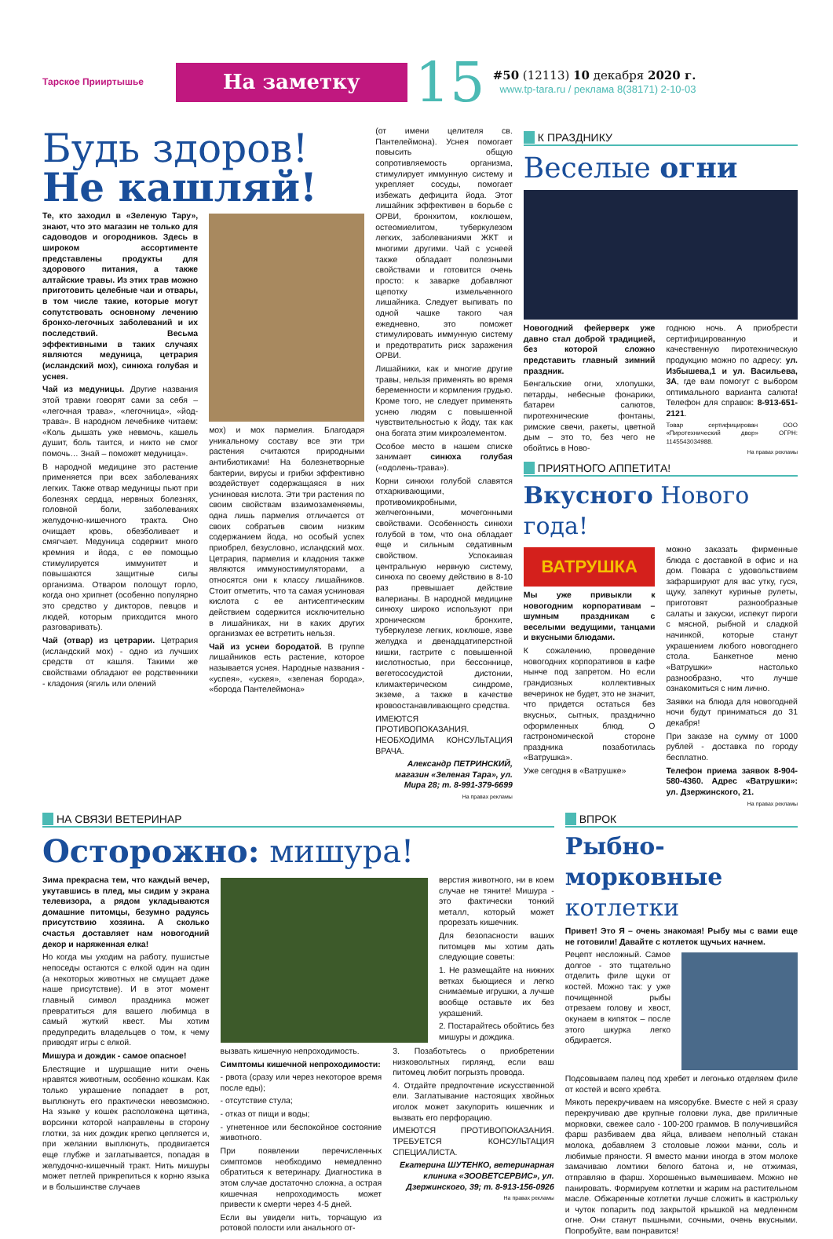Тарское Прииртышье
На заметку
15
#50 (12113) 10 декабря 2020 г.
www.tp-tara.ru / реклама 8(38171) 2-10-03
Будь здоров!
Не кашляй!
Те, кто заходил в «Зеленую Тару», знают, что это магазин не только для садоводов и огородников. Здесь в широком ассортименте представлены продукты для здорового питания, а также алтайские травы. Из этих трав можно приготовить целебные чаи и отвары, в том числе такие, которые могут сопутствовать основному лечению бронхо-легочных заболеваний и их последствий. Весьма эффективными в таких случаях являются медуница, цетрария (исландский мох), синюха голубая и уснея.
Чай из медуницы. Другие названия этой травки говорят сами за себя – «легочная трава», «легочница», «йод-трава». В народном лечебнике читаем: «Коль дышать уже невмочь, кашель душит, боль таится, и никто не смог помочь… Знай – поможет медуница».
В народной медицине это растение применяется при всех заболеваниях легких. Также отвар медуницы пьют при болезнях сердца, нервных болезнях, головной боли, заболеваниях желудочно-кишечного тракта. Оно очищает кровь, обезболивает и смягчает. Медуница содержит много кремния и йода, с ее помощью стимулируется иммунитет и повышаются защитные силы организма. Отваром полощут горло, когда оно хрипнет (особенно популярно это средство у дикторов, певцов и людей, которым приходится много разговаривать).
Чай (отвар) из цетрарии. Цетрария (исландский мох) - одно из лучших средств от кашля. Такими же свойствами обладают ее родственники - кладония (ягиль или олений
мох) и мох пармелия. Благодаря уникальному составу все эти три растения считаются природными антибиотиками! На болезнетворные бактерии, вирусы и грибки эффективно воздействует содержащаяся в них усниновая кислота. Эти три растения по своим свойствам взаимозаменяемы, одна лишь пармелия отличается от своих собратьев своим низким содержанием йода, но особый успех приобрел, безусловно, исландский мох. Цетрария, пармелия и кладония также являются иммуностимуляторами, а относятся они к классу лишайников. Стоит отметить, что та самая усниновая кислота с ее антисептическим действием содержится исключительно в лишайниках, ни в каких других организмах ее встретить нельзя.
Чай из уснеи бородатой. В группе лишайников есть растение, которое называется уснея. Народные названия - «успея», «ускея», «зеленая борода», «борода Пантелеймона»
(от имени целителя св. Пантелеймона). Уснея помогает повысить общую сопротивляемость организма, стимулирует иммунную систему и укрепляет сосуды, помогает избежать дефицита йода. Этот лишайник эффективен в борьбе с ОРВИ, бронхитом, коклюшем, остеомиелитом, туберкулезом легких, заболеваниями ЖКТ и многими другими. Чай с уснеей также обладает полезными свойствами и готовится очень просто: к заварке добавляют щепотку измельченного лишайника. Следует выпивать по одной чашке такого чая ежедневно, это поможет стимулировать иммунную систему и предотвратить риск заражения ОРВИ.
Лишайники, как и многие другие травы, нельзя применять во время беременности и кормления грудью. Кроме того, не следует применять уснею людям с повышенной чувствительностью к йоду, так как она богата этим микроэлементом.
Особое место в нашем списке занимает синюха голубая («одолень-трава»).
Корни синюхи голубой славятся отхаркивающими, противомикробными, желчегонными, мочегонными свойствами. Особенность синюхи голубой в том, что она обладает еще и сильным седативным свойством. Успокаивая центральную нервную систему, синюха по своему действию в 8-10 раз превышает действие валерианы. В народной медицине синюху широко используют при хроническом бронхите, туберкулезе легких, коклюше, язве желудка и двенадцатиперстной кишки, гастрите с повышенной кислотностью, при бессоннице, вегетососудистой дистонии, климактерическом синдроме, экземе, а также в качестве кровоостанавливающего средства.
ИМЕЮТСЯ ПРОТИВОПОКАЗАНИЯ. НЕОБХОДИМА КОНСУЛЬТАЦИЯ ВРАЧА.
Александр ПЕТРИНСКИЙ, магазин «Зеленая Тара», ул. Мира 28; т. 8-991-379-6699
На правах рекламы
К ПРАЗДНИКУ
Веселые огни
Новогодний фейерверк уже давно стал доброй традицией, без которой сложно представить главный зимний праздник.
Бенгальские огни, хлопушки, петарды, небесные фонарики, батареи салютов, пиротехнические фонтаны, римские свечи, ракеты, цветной дым – это то, без чего не обойтись в Ново-
годнюю ночь. А приобрести сертифицированную и качественную пиротехническую продукцию можно по адресу: ул. Избышева,1 и ул. Васильева, 3А, где вам помогут с выбором оптимального варианта салюта! Телефон для справок: 8-913-651-2121.
Товар сертифицирован ООО «Пиротехнический двор» ОГРН: 1145543034988.
На правах рекламы
ПРИЯТНОГО АППЕТИТА!
Вкусного Нового года!
ВАТРУШКА
Мы уже привыкли к новогодним корпоративам – шумным праздникам с веселыми ведущими, танцами и вкусными блюдами.
К сожалению, проведение новогодних корпоративов в кафе нынче под запретом. Но если грандиозных коллективных вечеринок не будет, это не значит, что придется остаться без вкусных, сытных, празднично оформленных блюд. О гастрономической стороне праздника позаботилась «Ватрушка».
Уже сегодня в «Ватрушке»
можно заказать фирменные блюда с доставкой в офис и на дом. Повара с удовольствием зафаршируют для вас утку, гуся, щуку, запекут куриные рулеты, приготовят разнообразные салаты и закуски, испекут пироги с мясной, рыбной и сладкой начинкой, которые станут украшением любого новогоднего стола. Банкетное меню «Ватрушки» настолько разнообразно, что лучше ознакомиться с ним лично.
Заявки на блюда для новогодней ночи будут приниматься до 31 декабря!
При заказе на сумму от 1000 рублей - доставка по городу бесплатно.
Телефон приема заявок 8-904-580-4360. Адрес «Ватрушки»: ул. Дзержинского, 21.
На правах рекламы
НА СВЯЗИ ВЕТЕРИНАР
Осторожно: мишура!
Зима прекрасна тем, что каждый вечер, укутавшись в плед, мы сидим у экрана телевизора, а рядом укладываются домашние питомцы, безумно радуясь присутствию хозяина. А сколько счастья доставляет нам новогодний декор и наряженная елка!
Но когда мы уходим на работу, пушистые непоседы остаются с елкой один на один (а некоторых животных не смущает даже наше присутствие). И в этот момент главный символ праздника может превратиться для вашего любимца в самый жуткий квест. Мы хотим предупредить владельцев о том, к чему приводят игры с елкой.
Мишура и дождик - самое опасное!
Блестящие и шуршащие нити очень нравятся животным, особенно кошкам. Как только украшение попадает в рот, выплюнуть его практически невозможно. На языке у кошек расположена щетина, ворсинки которой направлены в сторону глотки, за них дождик крепко цепляется и, при желании выплюнуть, продвигается еще глубже и заглатывается, попадая в желудочно-кишечный тракт. Нить мишуры может петлей прикрепиться к корню языка и в большинстве случаев
верстия животного, ни в коем случае не тяните! Мишура - это фактически тонкий металл, который может прорезать кишечник.
Для безопасности ваших питомцев мы хотим дать следующие советы:
1. Не размещайте на нижних ветках бьющиеся и легко снимаемые игрушки, а лучше вообще оставьте их без украшений.
2. Постарайтесь обойтись без мишуры и дождика.
вызвать кишечную непроходимость.
Симптомы кишечной непроходимости:
- рвота (сразу или через некоторое время после еды);
- отсутствие стула;
- отказ от пищи и воды;
- угнетенное или беспокойное состояние животного.
При появлении перечисленных симптомов необходимо немедленно обратиться к ветеринару. Диагностика в этом случае достаточно сложна, а острая кишечная непроходимость может привести к смерти через 4-5 дней.
Если вы увидели нить, торчащую из ротовой полости или анального от-
3. Позаботьтесь о приобретении низковольтных гирлянд, если ваш питомец любит погрызть провода.
4. Отдайте предпочтение искусственной ели. Заглатывание настоящих хвойных иголок может закупорить кишечник и вызвать его перфорацию.
ИМЕЮТСЯ ПРОТИВОПОКАЗАНИЯ. ТРЕБУЕТСЯ КОНСУЛЬТАЦИЯ СПЕЦИАЛИСТА.
Екатерина ШУТЕНКО, ветеринарная клиника «ЗООВЕТСЕРВИС», ул. Дзержинского, 39; т. 8-913-156-0926
На правах рекламы
ВПРОК
Рыбно-морковные котлетки
Привет! Это Я – очень знакомая! Рыбу мы с вами еще не готовили! Давайте с котлеток щучьих начнем.
Рецепт несложный. Самое долгое - это тщательно отделить филе щуки от костей. Можно так: у уже почищенной рыбы отрезаем голову и хвост, окунаем в кипяток – после этого шкурка легко обдирается.
Подсовываем палец под хребет и легонько отделяем филе от костей и всего хребта.
Мякоть перекручиваем на мясорубке. Вместе с ней я сразу перекручиваю две крупные головки лука, две приличные морковки, свежее сало - 100-200 граммов. В получившийся фарш разбиваем два яйца, вливаем неполный стакан молока, добавляем 3 столовые ложки манки, соль и любимые пряности. Я вместо манки иногда в этом молоке замачиваю ломтики белого батона и, не отжимая, отправляю в фарш. Хорошенько вымешиваем. Можно не панировать. Формируем котлетки и жарим на растительном масле. Обжаренные котлетки лучше сложить в кастрюльку и чуток попарить под закрытой крышкой на медленном огне. Они станут пышными, сочными, очень вкусными. Попробуйте, вам понравится!